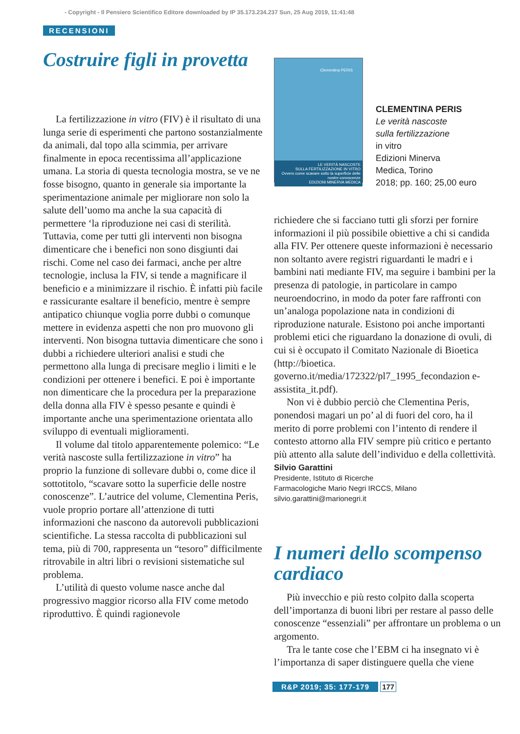- Copyright - Il Pensiero Scientifico Editore downloaded by IP 35.173.234.237 Sun, 25 Aug 2019, 11:41:48
RECENSIONI
Costruire figli in provetta
La fertilizzazione in vitro (FIV) è il risultato di una lunga serie di esperimenti che partono sostanzialmente da animali, dal topo alla scimmia, per arrivare finalmente in epoca recentissima all’applicazione umana. La storia di questa tecnologia mostra, se ve ne fosse bisogno, quanto in generale sia importante la sperimentazione animale per migliorare non solo la salute dell’uomo ma anche la sua capacità di permettere ‘la riproduzione nei casi di sterilità. Tuttavia, come per tutti gli interventi non bisogna dimenticare che i benefici non sono disgiunti dai rischi. Come nel caso dei farmaci, anche per altre tecnologie, inclusa la FIV, si tende a magnificare il beneficio e a minimizzare il rischio. È infatti più facile e rassicurante esaltare il beneficio, mentre è sempre antipatico chiunque voglia porre dubbi o comunque mettere in evidenza aspetti che non pro muovono gli interventi. Non bisogna tuttavia dimenticare che sono i dubbi a richiedere ulteriori analisi e studi che permettono alla lunga di precisare meglio i limiti e le condizioni per ottenere i benefici. E poi è importante non dimenticare che la procedura per la preparazione della donna alla FIV è spesso pesante e quindi è importante anche una sperimentazione orientata allo sviluppo di eventuali miglioramenti.
Il volume dal titolo apparentemente polemico: “Le verità nascoste sulla fertilizzazione in vitro” ha proprio la funzione di sollevare dubbi o, come dice il sottotitolo, “scavare sotto la superficie delle nostre conoscenze”. L’autrice del volume, Clementina Peris, vuole proprio portare all’attenzione di tutti informazioni che nascono da autorevoli pubblicazioni scientifiche. La stessa raccolta di pubblicazioni sul tema, più di 700, rappresenta un “tesoro” difficilmente ritrovabile in altri libri o revisioni sistematiche sul problema.
L’utilità di questo volume nasce anche dal progressivo maggior ricorso alla FIV come metodo riproduttivo. È quindi ragionevole
Clementina PERIS
LE VERITÀ NASCOSTE
SULLA FERTILIZZAZIONE IN VITRO
Ovvero come scavare sotto la superficie delle nostre conoscenze
EDIZIONI MINERVA MEDICA
CLEMENTINA PERIS
Le verità nascoste
sulla fertilizzazione
in vitro
Edizioni Minerva
Medica, Torino
2018; pp. 160; 25,00 euro
richiedere che si facciano tutti gli sforzi per fornire informazioni il più possibile obiettive a chi si candida alla FIV. Per ottenere queste informazioni è necessario non soltanto avere registri riguardanti le madri e i bambini nati mediante FIV, ma seguire i bambini per la presenza di patologie, in particolare in campo neuroendocrino, in modo da poter fare raffronti con un’analoga popolazione nata in condizioni di riproduzione naturale. Esistono poi anche importanti problemi etici che riguardano la donazione di ovuli, di cui si è occupato il Comitato Nazionale di Bioetica (http://bioetica. governo.it/media/172322/pl7_1995_fecondazion e-assistita_it.pdf).
Non vi è dubbio perciò che Clementina Peris, ponendosi magari un po’ al di fuori del coro, ha il merito di porre problemi con l’intento di rendere il contesto attorno alla FIV sempre più critico e pertanto più attento alla salute dell’individuo e della collettività.
Silvio Garattini
Presidente, Istituto di Ricerche
Farmacologiche Mario Negri IRCCS, Milano
silvio.garattini@marionegri.it
I numeri dello scompenso cardiaco
Più invecchio e più resto colpito dalla scoperta dell’importanza di buoni libri per restare al passo delle conoscenze “essenziali” per affrontare un problema o un argomento.
Tra le tante cose che l’EBM ci ha insegnato vi è l’importanza di saper distinguere quella che viene
R&P 2019; 35: 177-179 177